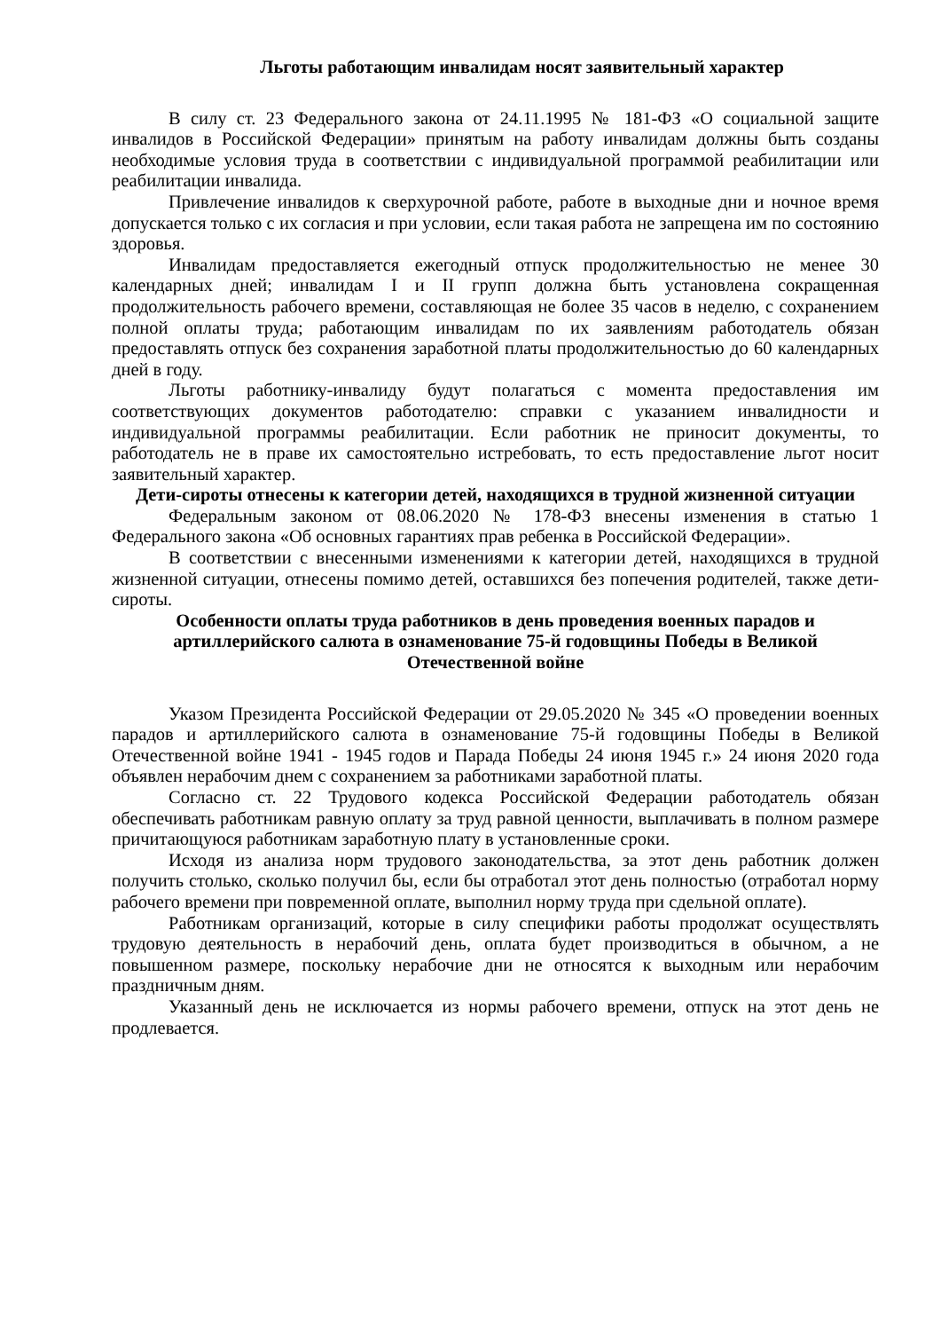Льготы работающим инвалидам носят заявительный характер
В силу ст. 23 Федерального закона от 24.11.1995 № 181-ФЗ «О социальной защите инвалидов в Российской Федерации» принятым на работу инвалидам должны быть созданы необходимые условия труда в соответствии с индивидуальной программой реабилитации или реабилитации инвалида.
Привлечение инвалидов к сверхурочной работе, работе в выходные дни и ночное время допускается только с их согласия и при условии, если такая работа не запрещена им по состоянию здоровья.
Инвалидам предоставляется ежегодный отпуск продолжительностью не менее 30 календарных дней; инвалидам I и II групп должна быть установлена сокращенная продолжительность рабочего времени, составляющая не более 35 часов в неделю, с сохранением полной оплаты труда; работающим инвалидам по их заявлениям работодатель обязан предоставлять отпуск без сохранения заработной платы продолжительностью до 60 календарных дней в году.
Льготы работнику-инвалиду будут полагаться с момента предоставления им соответствующих документов работодателю: справки с указанием инвалидности и индивидуальной программы реабилитации. Если работник не приносит документы, то работодатель не в праве их самостоятельно истребовать, то есть предоставление льгот носит заявительный характер.
Дети-сироты отнесены к категории детей, находящихся в трудной жизненной ситуации
Федеральным законом от 08.06.2020 № 178-ФЗ внесены изменения в статью 1 Федерального закона «Об основных гарантиях прав ребенка в Российской Федерации».
В соответствии с внесенными изменениями к категории детей, находящихся в трудной жизненной ситуации, отнесены помимо детей, оставшихся без попечения родителей, также дети-сироты.
Особенности оплаты труда работников в день проведения военных парадов и артиллерийского салюта в ознаменование 75-й годовщины Победы в Великой Отечественной войне
Указом Президента Российской Федерации от 29.05.2020 № 345 «О проведении военных парадов и артиллерийского салюта в ознаменование 75-й годовщины Победы в Великой Отечественной войне 1941 - 1945 годов и Парада Победы 24 июня 1945 г.» 24 июня 2020 года объявлен нерабочим днем с сохранением за работниками заработной платы.
Согласно ст. 22 Трудового кодекса Российской Федерации работодатель обязан обеспечивать работникам равную оплату за труд равной ценности, выплачивать в полном размере причитающуюся работникам заработную плату в установленные сроки.
Исходя из анализа норм трудового законодательства, за этот день работник должен получить столько, сколько получил бы, если бы отработал этот день полностью (отработал норму рабочего времени при повременной оплате, выполнил норму труда при сдельной оплате).
Работникам организаций, которые в силу специфики работы продолжат осуществлять трудовую деятельность в нерабочий день, оплата будет производиться в обычном, а не повышенном размере, поскольку нерабочие дни не относятся к выходным или нерабочим праздничным дням.
Указанный день не исключается из нормы рабочего времени, отпуск на этот день не продлевается.